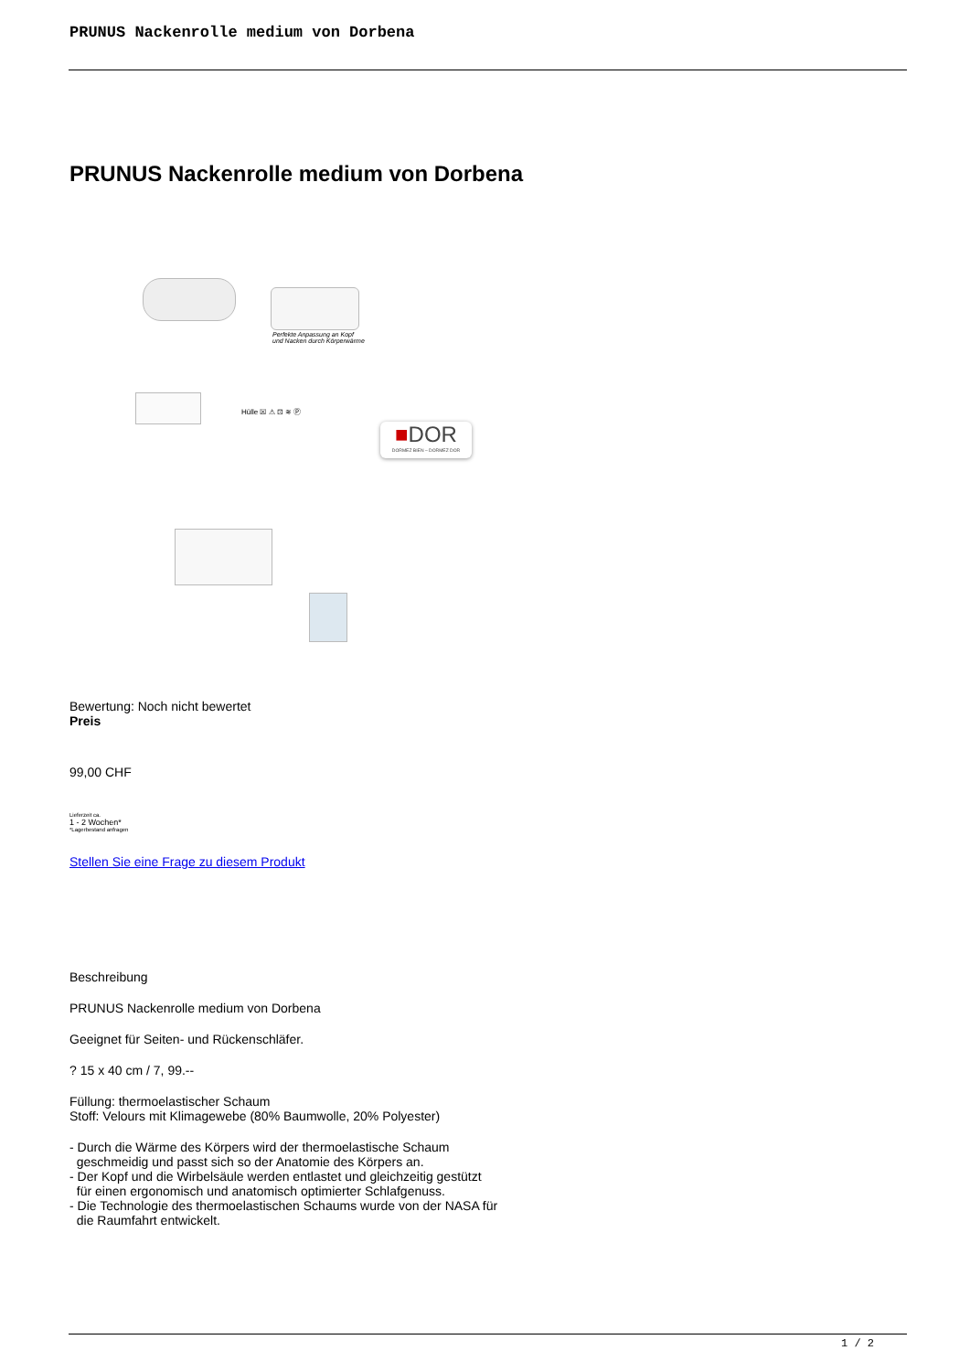PRUNUS Nackenrolle medium von Dorbena
PRUNUS Nackenrolle medium von Dorbena
Perfekte Anpassung an Kopf
und Nacken durch Körperwärme
Hülle ☒ ⚠ ⊡ ≋ Ⓟ
■DOR
DORMEZ BIEN – DORMEZ DOR
Bewertung: Noch nicht bewertet
Preis
99,00 CHF
Lieferzeit ca.
1 - 2 Wochen*
*Lagerbestand anfragen
Stellen Sie eine Frage zu diesem Produkt
Beschreibung
PRUNUS Nackenrolle medium von Dorbena
Geeignet für Seiten- und Rückenschläfer.
? 15 x 40 cm / 7, 99.--
Füllung: thermoelastischer Schaum
Stoff: Velours mit Klimagewebe (80% Baumwolle, 20% Polyester)
- Durch die Wärme des Körpers wird der thermoelastische Schaum
geschmeidig und passt sich so der Anatomie des Körpers an.
- Der Kopf und die Wirbelsäule werden entlastet und gleichzeitig gestützt
für einen ergonomisch und anatomisch optimierter Schlafgenuss.
- Die Technologie des thermoelastischen Schaums wurde von der NASA für
die Raumfahrt entwickelt.
1 / 2